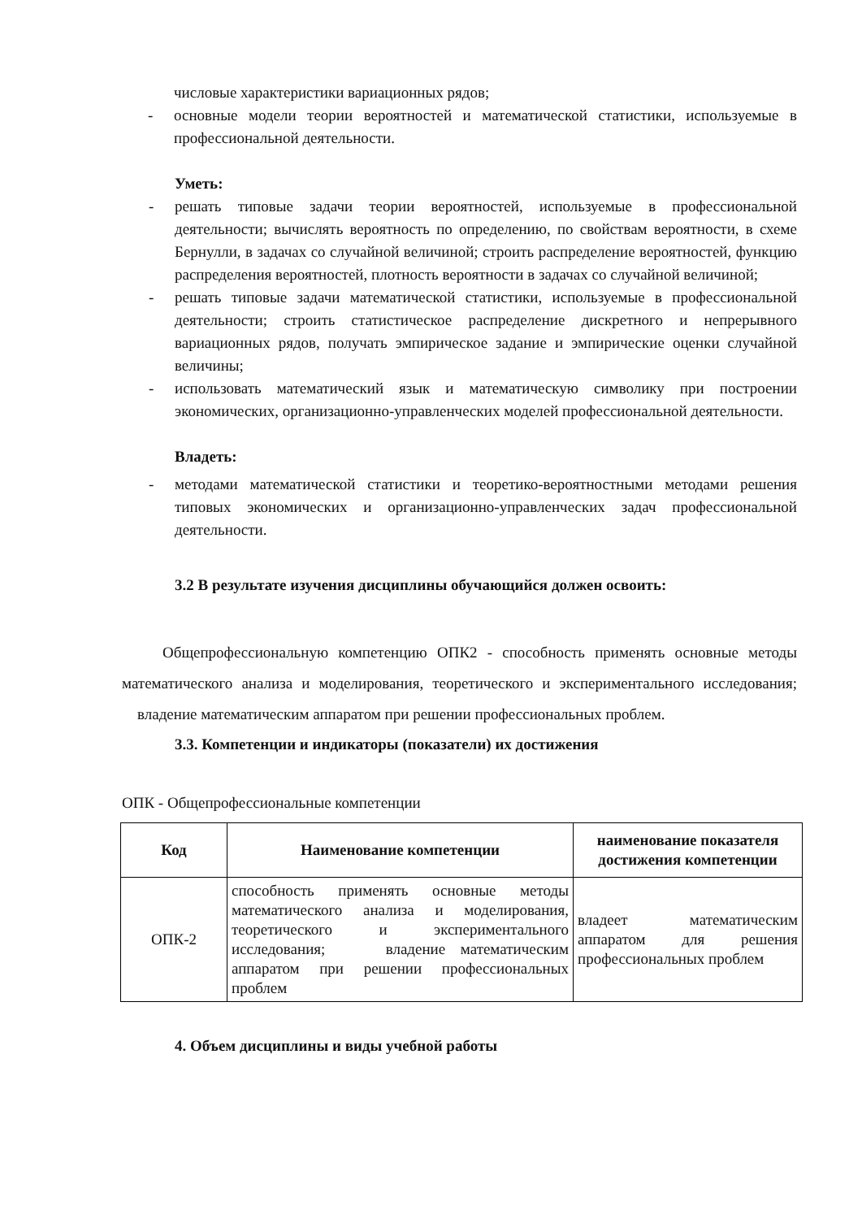числовые характеристики вариационных рядов;
- основные модели теории вероятностей и математической статистики, используемые в профессиональной деятельности.
Уметь:
- решать типовые задачи теории вероятностей, используемые в профессиональной деятельности; вычислять вероятность по определению, по свойствам вероятности, в схеме Бернулли, в задачах со случайной величиной; строить распределение вероятностей, функцию распределения вероятностей, плотность вероятности в задачах со случайной величиной;
- решать типовые задачи математической статистики, используемые в профессиональной деятельности; строить статистическое распределение дискретного и непрерывного вариационных рядов, получать эмпирическое задание и эмпирические оценки случайной величины;
- использовать математический язык и математическую символику при построении экономических, организационно-управленческих моделей профессиональной деятельности.
Владеть:
- методами математической статистики и теоретико-вероятностными методами решения типовых экономических и организационно-управленческих задач профессиональной деятельности.
3.2 В результате изучения дисциплины обучающийся должен освоить:
Общепрофессиональную компетенцию ОПК2 - способность применять основные методы математического анализа и моделирования, теоретического и экспериментального исследования; владение математическим аппаратом при решении профессиональных проблем.
3.3. Компетенции и индикаторы (показатели) их достижения
ОПК - Общепрофессиональные компетенции
| Код | Наименование компетенции | наименование показателя достижения компетенции |
| --- | --- | --- |
| ОПК-2 | способность применять основные методы математического анализа и моделирования, теоретического и экспериментального исследования; владение математическим аппаратом при решении профессиональных проблем | владеет математическим аппаратом для решения профессиональных проблем |
4. Объем дисциплины и виды учебной работы